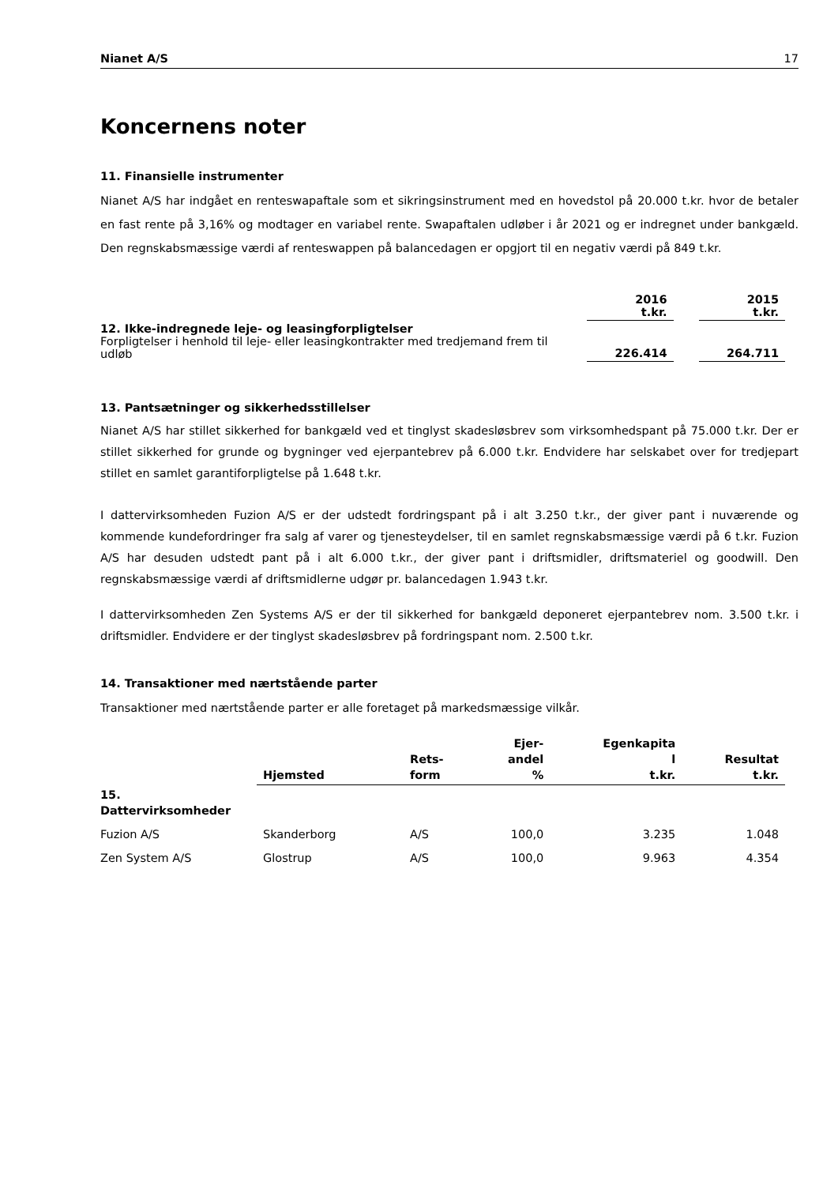Nianet A/S 17
Koncernens noter
11. Finansielle instrumenter
Nianet A/S har indgået en renteswapaftale som et sikringsinstrument med en hovedstol på 20.000 t.kr. hvor de betaler en fast rente på 3,16% og modtager en variabel rente. Swapaftalen udløber i år 2021 og er indregnet under bankgæld. Den regnskabsmæssige værdi af renteswappen på balancedagen er opgjort til en negativ værdi på 849 t.kr.
| | 2016 t.kr. | | 2015 t.kr. |
| --- | --- | --- | --- |
| 12. Ikke-indregnede leje- og leasingforpligtelser Forpligtelser i henhold til leje- eller leasingkontrakter med tredjemand frem til udløb | 226.414 | | 264.711 |
13. Pantsætninger og sikkerhedsstillelser
Nianet A/S har stillet sikkerhed for bankgæld ved et tinglyst skadesløsbrev som virksomhedspant på 75.000 t.kr. Der er stillet sikkerhed for grunde og bygninger ved ejerpantebrev på 6.000 t.kr. Endvidere har selskabet over for tredjepart stillet en samlet garantiforpligtelse på 1.648 t.kr.
I dattervirksomheden Fuzion A/S er der udstedt fordringspant på i alt 3.250 t.kr., der giver pant i nuværende og kommende kundefordringer fra salg af varer og tjenesteydelser, til en samlet regnskabsmæssige værdi på 6 t.kr. Fuzion A/S har desuden udstedt pant på i alt 6.000 t.kr., der giver pant i driftsmidler, driftsmateriel og goodwill. Den regnskabsmæssige værdi af driftsmidlerne udgør pr. balancedagen 1.943 t.kr.
I dattervirksomheden Zen Systems A/S er der til sikkerhed for bankgæld deponeret ejerpantebrev nom. 3.500 t.kr. i driftsmidler. Endvidere er der tinglyst skadesløsbrev på fordringspant nom. 2.500 t.kr.
14. Transaktioner med nærtstående parter
Transaktioner med nærtstående parter er alle foretaget på markedsmæssige vilkår.
| | Hjemsted | Rets- form | Ejer- andel % | Egenkapita l t.kr. | Resultat t.kr. |
| --- | --- | --- | --- | --- | --- |
| 15. Dattervirksomheder | | | | | |
| Fuzion A/S | Skanderborg | A/S | 100,0 | 3.235 | 1.048 |
| Zen System A/S | Glostrup | A/S | 100,0 | 9.963 | 4.354 |